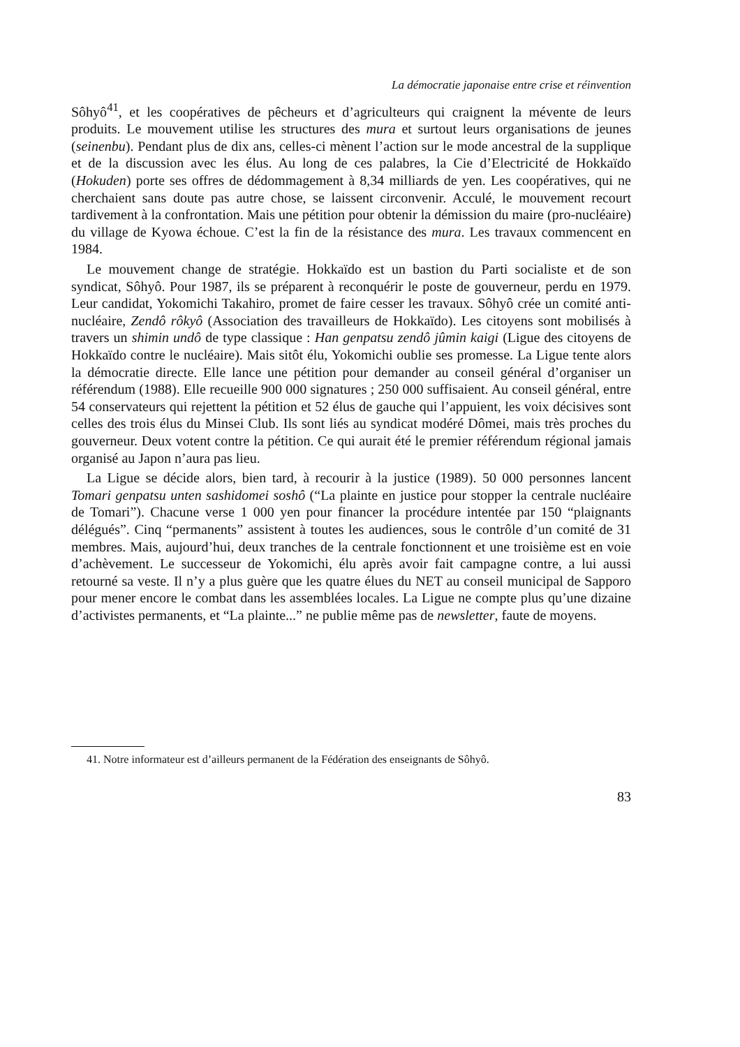La démocratie japonaise entre crise et réinvention
Sôhyô<sup>41</sup>, et les coopératives de pêcheurs et d’agriculteurs qui craignent la mévente de leurs produits. Le mouvement utilise les structures des mura et surtout leurs organisations de jeunes (seinenbu). Pendant plus de dix ans, celles-ci mènent l’action sur le mode ancestral de la supplique et de la discussion avec les élus. Au long de ces palabres, la Cie d’Electricité de Hokkaïdo (Hokuden) porte ses offres de dédommagement à 8,34 milliards de yen. Les coopératives, qui ne cherchaient sans doute pas autre chose, se laissent circonvenir. Acculé, le mouvement recourt tardivement à la confrontation. Mais une pétition pour obtenir la démission du maire (pro-nucléaire) du village de Kyowa échoue. C’est la fin de la résistance des mura. Les travaux commencent en 1984.
Le mouvement change de stratégie. Hokkaïdo est un bastion du Parti socialiste et de son syndicat, Sôhyô. Pour 1987, ils se préparent à reconquérir le poste de gouverneur, perdu en 1979. Leur candidat, Yokomichi Takahiro, promet de faire cesser les travaux. Sôhyô crée un comité anti-nucléaire, Zendô rôkyô (Association des travailleurs de Hokkaïdo). Les citoyens sont mobilisés à travers un shimin undô de type classique : Han genpatsu zendô jûmin kaigi (Ligue des citoyens de Hokkaïdo contre le nucléaire). Mais sitôt élu, Yokomichi oublie ses promesse. La Ligue tente alors la démocratie directe. Elle lance une pétition pour demander au conseil général d’organiser un référendum (1988). Elle recueille 900 000 signatures ; 250 000 suffisaient. Au conseil général, entre 54 conservateurs qui rejettent la pétition et 52 élus de gauche qui l’appuient, les voix décisives sont celles des trois élus du Minsei Club. Ils sont liés au syndicat modéré Dômei, mais très proches du gouverneur. Deux votent contre la pétition. Ce qui aurait été le premier référendum régional jamais organisé au Japon n’aura pas lieu.
La Ligue se décide alors, bien tard, à recourir à la justice (1989). 50 000 personnes lancent Tomari genpatsu unten sashidomei soshô (“La plainte en justice pour stopper la centrale nucléaire de Tomari”). Chacune verse 1 000 yen pour financer la procédure intentée par 150 “plaignants délégués”. Cinq “permanents” assistent à toutes les audiences, sous le contrôle d’un comité de 31 membres. Mais, aujourd’hui, deux tranches de la centrale fonctionnent et une troisième est en voie d’achèvement. Le successeur de Yokomichi, élu après avoir fait campagne contre, a lui aussi retourné sa veste. Il n’y a plus guère que les quatre élues du NET au conseil municipal de Sapporo pour mener encore le combat dans les assemblées locales. La Ligue ne compte plus qu’une dizaine d’activistes permanents, et “La plainte...” ne publie même pas de newsletter, faute de moyens.
41. Notre informateur est d’ailleurs permanent de la Fédération des enseignants de Sôhyô.
83